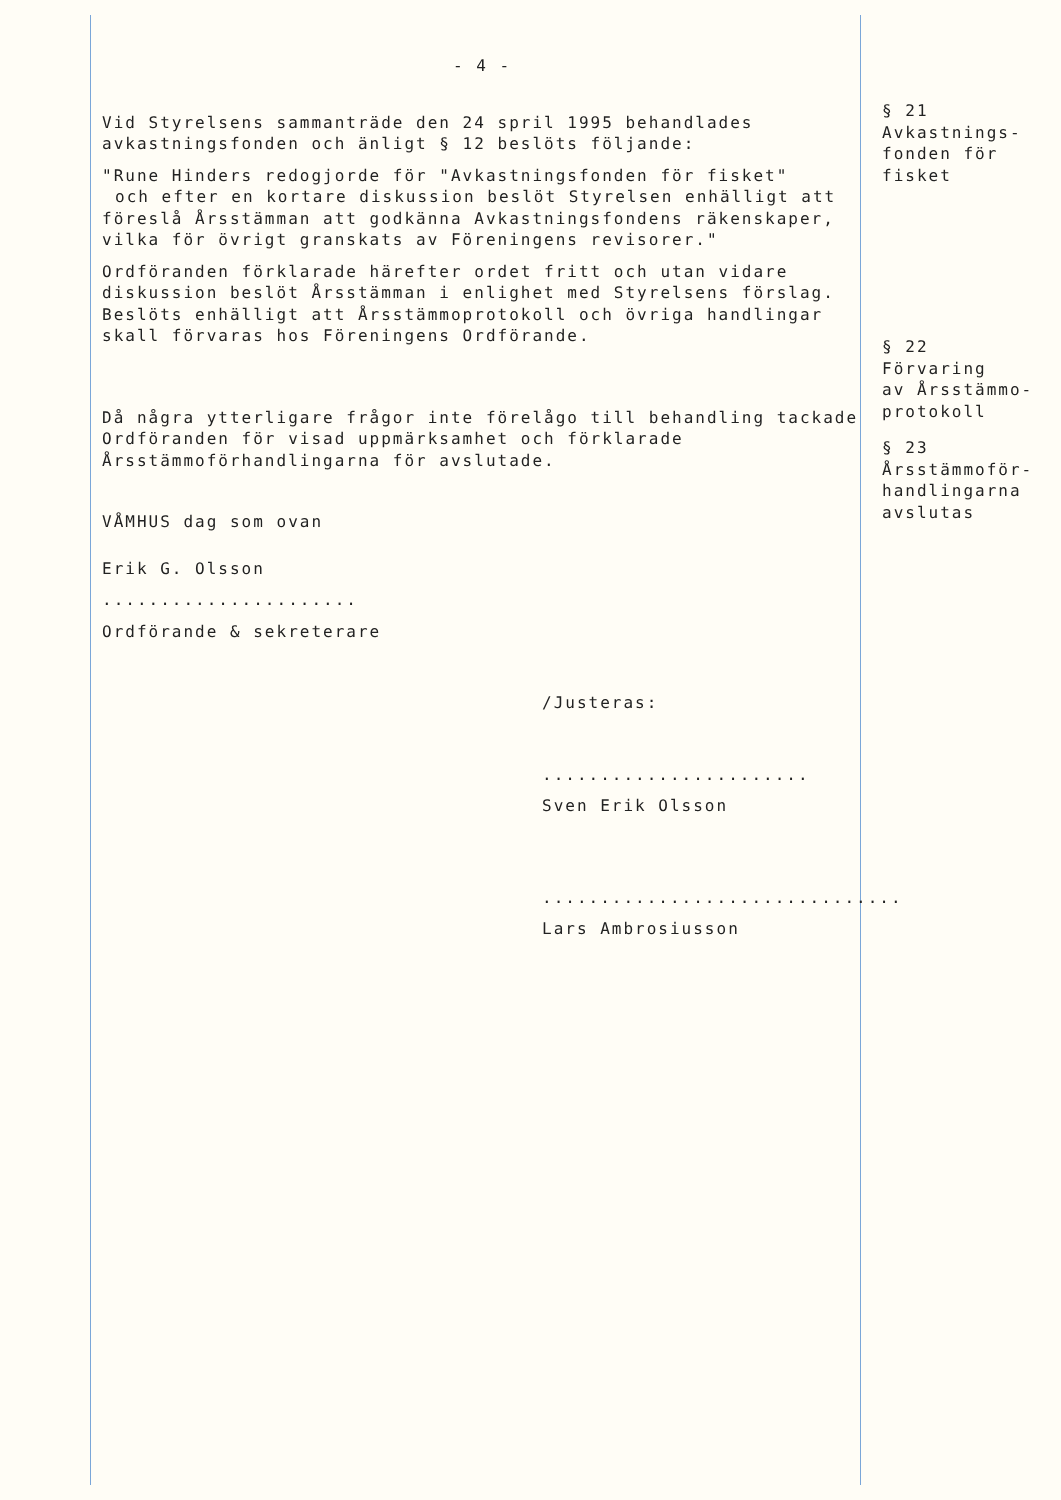- 4 -
Vid Styrelsens sammanträde den 24 spril 1995 behandlades avkastningsfonden och änligt § 12 beslöts följande:
"Rune Hinders redogjorde för "Avkastningsfonden för fisket"
och efter en kortare diskussion beslöt Styrelsen enhälligt att föreslå Årsstämman att godkänna Avkastningsfondens räkenskaper, vilka för övrigt granskats av Föreningens revisorer."
Ordföranden förklarade härefter ordet fritt och utan vidare diskussion beslöt Årsstämman i enlighet med Styrelsens förslag.
Beslöts enhälligt att Årsstämmoprotokoll och övriga handlingar skall förvaras hos Föreningens Ordförande.
Då några ytterligare frågor inte förelågo till behandling tackade Ordföranden för visad uppmärksamhet och förklarade Årsstämmoförhandlingarna för avslutade.
VÅMHUS dag som ovan
Erik G. Olsson
......................
Ordförande & sekreterare
/Justeras:
.......................
Sven Erik Olsson
...............................
Lars Ambrosiusson
§ 21
Avkastnings-
fonden för
fisket
§ 22
Förvaring
av Årsstämmo-
protokoll
§ 23
Årsstämmoför-
handlingarna
avslutas